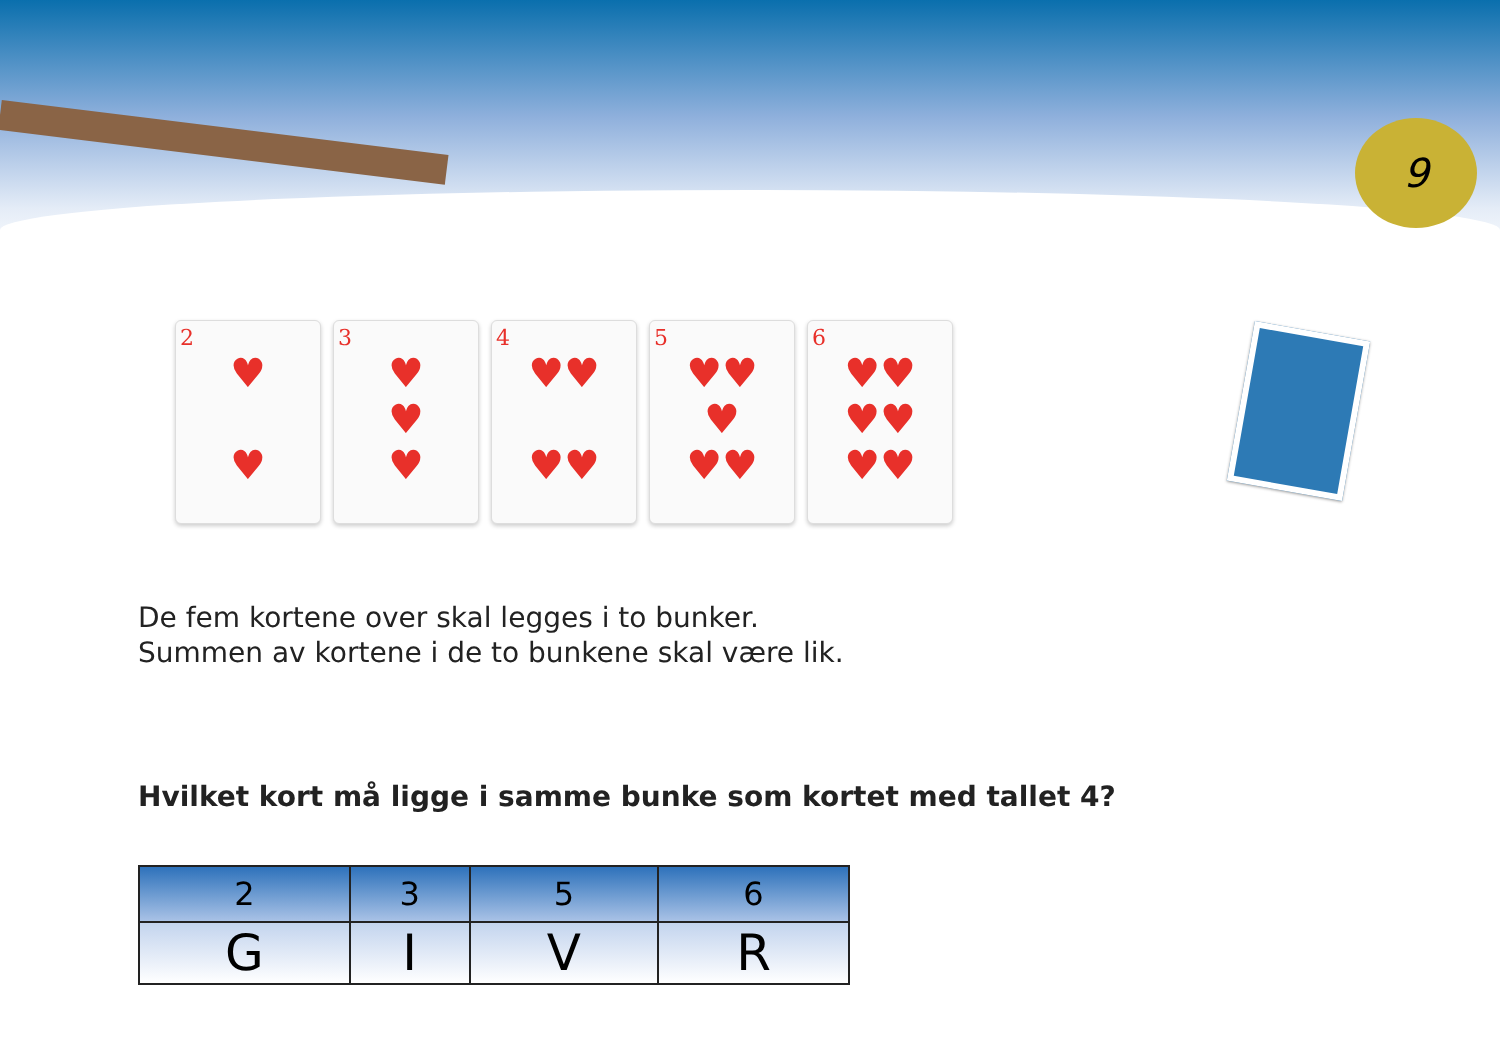9
2
♥
♥
3
♥
♥
♥
4
♥♥
♥♥
5
♥♥
♥
♥♥
6
♥♥
♥♥
♥♥
De fem kortene over skal legges i to bunker.
Summen av kortene i de to bunkene skal være lik.
Hvilket kort må ligge i samme bunke som kortet med tallet 4?
| 2 | 3 | 5 | 6 |
| --- | --- | --- | --- |
| G | I | V | R |